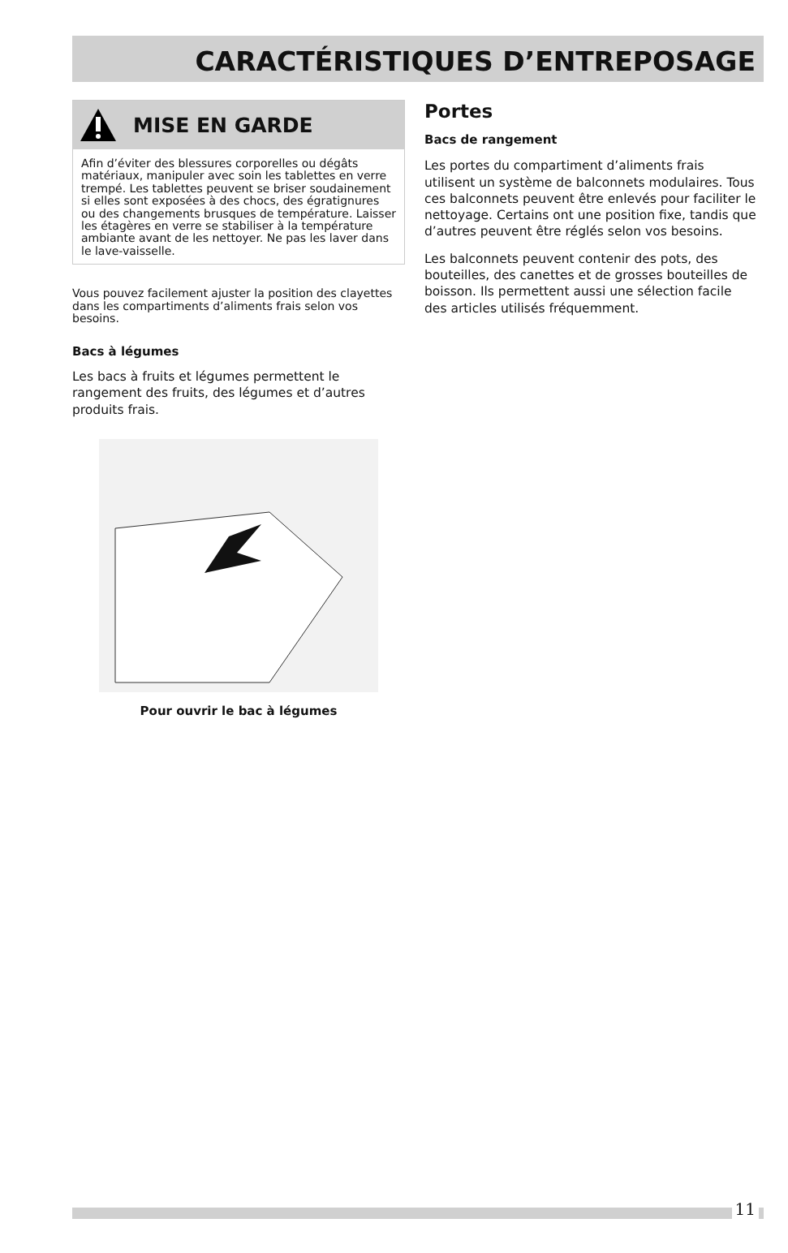CARACTÉRISTIQUES D’ENTREPOSAGE
MISE EN GARDE
Afin d’éviter des blessures corporelles ou dégâts matériaux, manipuler avec soin les tablettes en verre trempé. Les tablettes peuvent se briser soudainement si elles sont exposées à des chocs, des égratignures ou des changements brusques de température. Laisser les étagères en verre se stabiliser à la température ambiante avant de les nettoyer. Ne pas les laver dans le lave-vaisselle.
Vous pouvez facilement ajuster la position des clayettes dans les compartiments d’aliments frais selon vos besoins.
Bacs à légumes
Les bacs à fruits et légumes permettent le rangement des fruits, des légumes et d’autres produits frais.
Pour ouvrir le bac à légumes
Portes
Bacs de rangement
Les portes du compartiment d’aliments frais utilisent un système de balconnets modulaires. Tous ces balconnets peuvent être enlevés pour faciliter le nettoyage. Certains ont une position fixe, tandis que d’autres peuvent être réglés selon vos besoins.
Les balconnets peuvent contenir des pots, des bouteilles, des canettes et de grosses bouteilles de boisson. Ils permettent aussi une sélection facile des articles utilisés fréquemment.
11